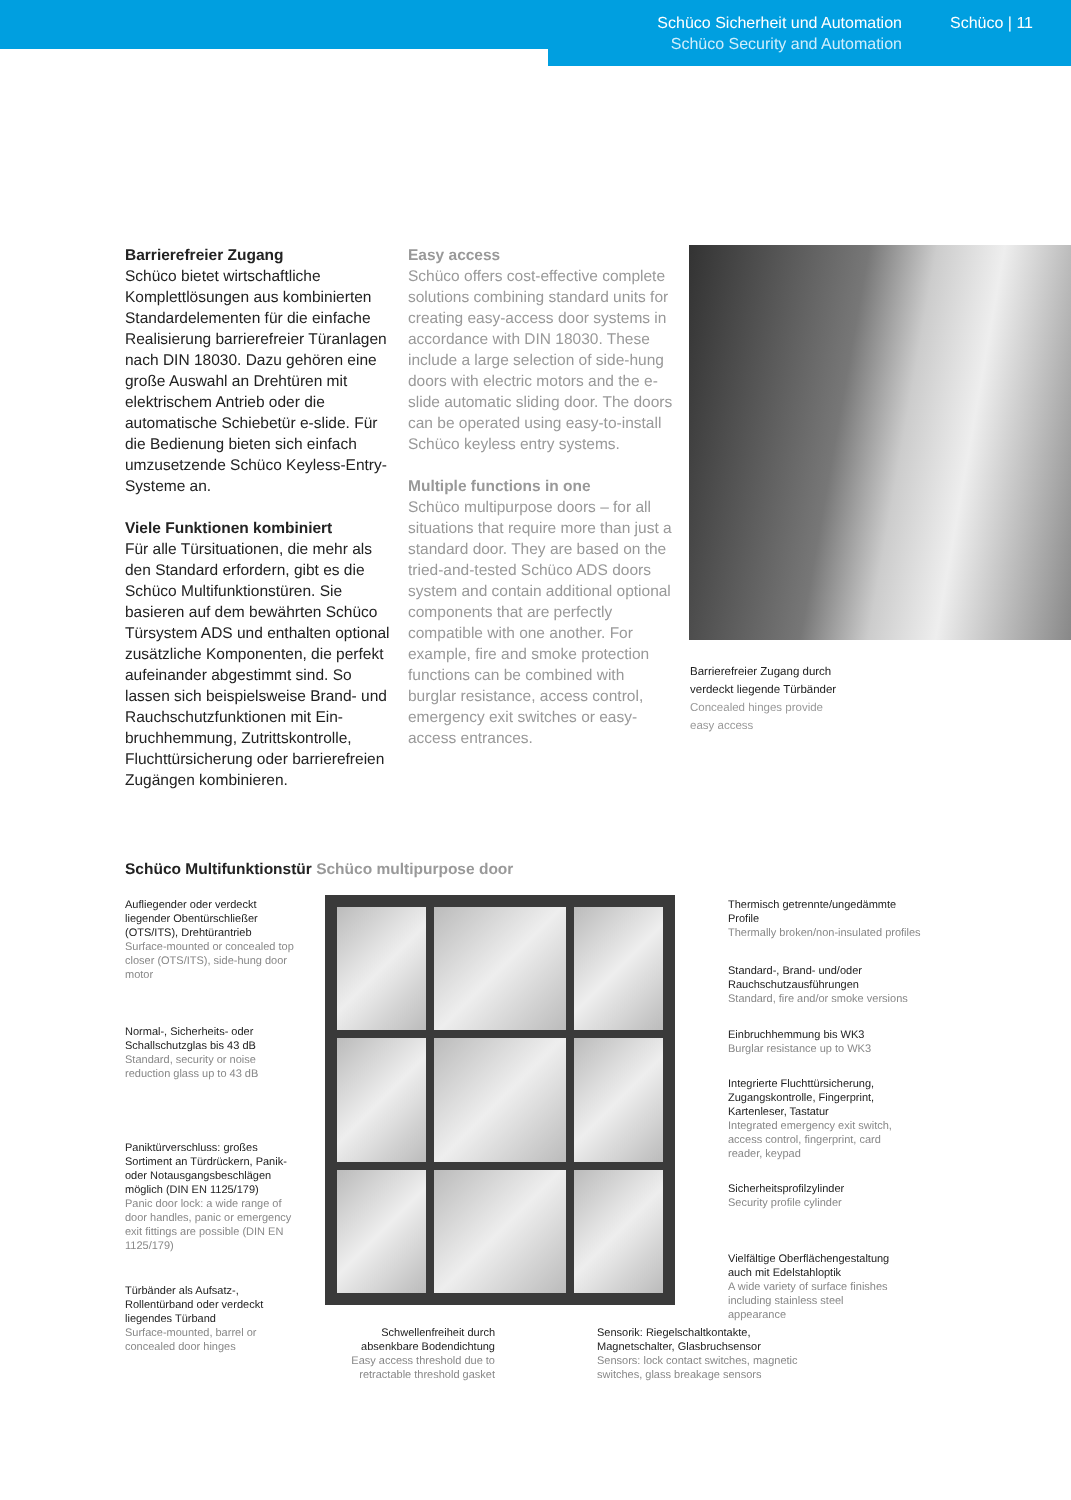Schüco Sicherheit und Automation
Schüco Security and Automation
Schüco | 11
Barrierefreier Zugang
Schüco bietet wirtschaftliche Komplettlösungen aus kombi­nierten Standardelementen für die einfache Realisierung barrierefreier Türanlagen nach DIN 18030. Dazu gehören eine große Auswahl an Drehtüren mit elektrischem An­trieb oder die automatische Schie­betür e-slide. Für die Bedienung bieten sich einfach umzusetzende Schüco Keyless-Entry-Systeme an.
Viele Funktionen kombiniert
Für alle Türsituationen, die mehr als den Standard erfordern, gibt es die Schüco Multifunktionstüren. Sie basieren auf dem bewährten Schüco Türsystem ADS und enthalten optional zusätzliche Komponenten, die perfekt aufei­nander abgestimmt sind. So lassen sich beispielsweise Brand- und Rauchschutzfunktionen mit Ein­bruchhemmung, Zutrittskontrolle, Fluchttürsicherung oder barriere­freien Zugängen kombinieren.
Easy access
Schüco offers cost-effective complete solutions combining standard units for creating easy-access door systems in accordance with DIN 18030. These include a large selection of side-hung doors with electric motors and the e-slide automatic sliding door. The doors can be operated using easy-to-install Schüco keyless entry systems.
Multiple functions in one
Schüco multipurpose doors – for all situations that require more than just a standard door. They are based on the tried-and-tested Schüco ADS doors system and contain additional optional components that are perfectly compatible with one another. For example, fire and smoke protection functions can be combined with burglar resistance, access control, emergency exit switches or easy-access entrances.
Barrierefreier Zugang durch
verdeckt liegende Türbänder
Concealed hinges provide
easy access
Schüco Multifunktionstür Schüco multipurpose door
Aufliegender oder verdeckt liegender Obentürschließer (OTS/ITS), Drehtürantrieb
Surface-mounted or concealed top closer (OTS/ITS), side-hung door motor
Normal-, Sicherheits- oder Schallschutzglas bis 43 dB
Standard, security or noise reduction glass up to 43 dB
Paniktürverschluss: großes Sortiment an Türdrückern, Panik- oder Notausgangsbeschlägen möglich (DIN EN 1125/179)
Panic door lock: a wide range of door handles, panic or emergency exit fittings are possible (DIN EN 1125/179)
Türbänder als Aufsatz-, Rollentürband oder verdeckt liegendes Türband
Surface-mounted, barrel or concealed door hinges
Schwellenfreiheit durch absenkbare Bodendichtung
Easy access threshold due to retractable threshold gasket
Sensorik: Riegelschaltkontakte, Magnetschalter, Glasbruchsensor
Sensors: lock contact switches, magnetic switches, glass breakage sensors
Thermisch getrennte/ungedämmte Profile
Thermally broken/non-insulated profiles
Standard-, Brand- und/oder Rauchschutz­ausführungen
Standard, fire and/or smoke versions
Einbruchhemmung bis WK3
Burglar resistance up to WK3
Integrierte Fluchttürsicherung, Zugangskontrolle, Fingerprint, Kartenleser, Tastatur
Integrated emergency exit switch, access control, fingerprint, card reader, keypad
Sicherheitsprofilzylinder
Security profile cylinder
Vielfältige Oberflächengestaltung auch mit Edelstahloptik
A wide variety of surface finishes including stainless steel appearance